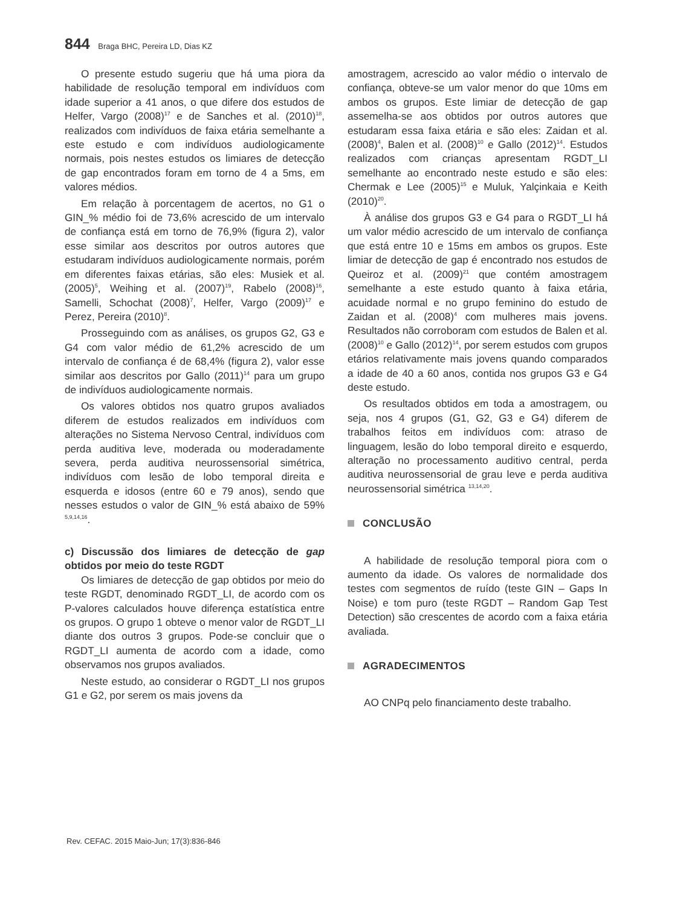844 Braga BHC, Pereira LD, Dias KZ
O presente estudo sugeriu que há uma piora da habilidade de resolução temporal em indivíduos com idade superior a 41 anos, o que difere dos estudos de Helfer, Vargo (2008)<sup>17</sup> e de Sanches et al. (2010)<sup>18</sup>, realizados com indivíduos de faixa etária semelhante a este estudo e com indivíduos audiologicamente normais, pois nestes estudos os limiares de detecção de gap encontrados foram em torno de 4 a 5ms, em valores médios.
Em relação à porcentagem de acertos, no G1 o GIN_% médio foi de 73,6% acrescido de um intervalo de confiança está em torno de 76,9% (figura 2), valor esse similar aos descritos por outros autores que estudaram indivíduos audiologicamente normais, porém em diferentes faixas etárias, são eles: Musiek et al. (2005)<sup>5</sup>, Weihing et al. (2007)<sup>19</sup>, Rabelo (2008)<sup>16</sup>, Samelli, Schochat (2008)<sup>7</sup>, Helfer, Vargo (2009)<sup>17</sup> e Perez, Pereira (2010)<sup>8</sup>.
Prosseguindo com as análises, os grupos G2, G3 e G4 com valor médio de 61,2% acrescido de um intervalo de confiança é de 68,4% (figura 2), valor esse similar aos descritos por Gallo (2011)<sup>14</sup> para um grupo de indivíduos audiologicamente normais.
Os valores obtidos nos quatro grupos avaliados diferem de estudos realizados em indivíduos com alterações no Sistema Nervoso Central, indivíduos com perda auditiva leve, moderada ou moderadamente severa, perda auditiva neurossensorial simétrica, indivíduos com lesão de lobo temporal direita e esquerda e idosos (entre 60 e 79 anos), sendo que nesses estudos o valor de GIN_% está abaixo de 59% <sup>5,9,14,16</sup>.
c) Discussão dos limiares de detecção de gap obtidos por meio do teste RGDT
Os limiares de detecção de gap obtidos por meio do teste RGDT, denominado RGDT_LI, de acordo com os P-valores calculados houve diferença estatística entre os grupos. O grupo 1 obteve o menor valor de RGDT_LI diante dos outros 3 grupos. Pode-se concluir que o RGDT_LI aumenta de acordo com a idade, como observamos nos grupos avaliados.
Neste estudo, ao considerar o RGDT_LI nos grupos G1 e G2, por serem os mais jovens da
amostragem, acrescido ao valor médio o intervalo de confiança, obteve-se um valor menor do que 10ms em ambos os grupos. Este limiar de detecção de gap assemelha-se aos obtidos por outros autores que estudaram essa faixa etária e são eles: Zaidan et al. (2008)<sup>4</sup>, Balen et al. (2008)<sup>10</sup> e Gallo (2012)<sup>14</sup>. Estudos realizados com crianças apresentam RGDT_LI semelhante ao encontrado neste estudo e são eles: Chermak e Lee (2005)<sup>15</sup> e Muluk, Yalçinkaia e Keith (2010)<sup>20</sup>.
À análise dos grupos G3 e G4 para o RGDT_LI há um valor médio acrescido de um intervalo de confiança que está entre 10 e 15ms em ambos os grupos. Este limiar de detecção de gap é encontrado nos estudos de Queiroz et al. (2009)<sup>21</sup> que contém amostragem semelhante a este estudo quanto à faixa etária, acuidade normal e no grupo feminino do estudo de Zaidan et al. (2008)<sup>4</sup> com mulheres mais jovens. Resultados não corroboram com estudos de Balen et al. (2008)<sup>10</sup> e Gallo (2012)<sup>14</sup>, por serem estudos com grupos etários relativamente mais jovens quando comparados a idade de 40 a 60 anos, contida nos grupos G3 e G4 deste estudo.
Os resultados obtidos em toda a amostragem, ou seja, nos 4 grupos (G1, G2, G3 e G4) diferem de trabalhos feitos em indivíduos com: atraso de linguagem, lesão do lobo temporal direito e esquerdo, alteração no processamento auditivo central, perda auditiva neurossensorial de grau leve e perda auditiva neurossensorial simétrica <sup>13,14,20</sup>.
CONCLUSÃO
A habilidade de resolução temporal piora com o aumento da idade. Os valores de normalidade dos testes com segmentos de ruído (teste GIN – Gaps In Noise) e tom puro (teste RGDT – Random Gap Test Detection) são crescentes de acordo com a faixa etária avaliada.
AGRADECIMENTOS
AO CNPq pelo financiamento deste trabalho.
Rev. CEFAC. 2015 Maio-Jun; 17(3):836-846